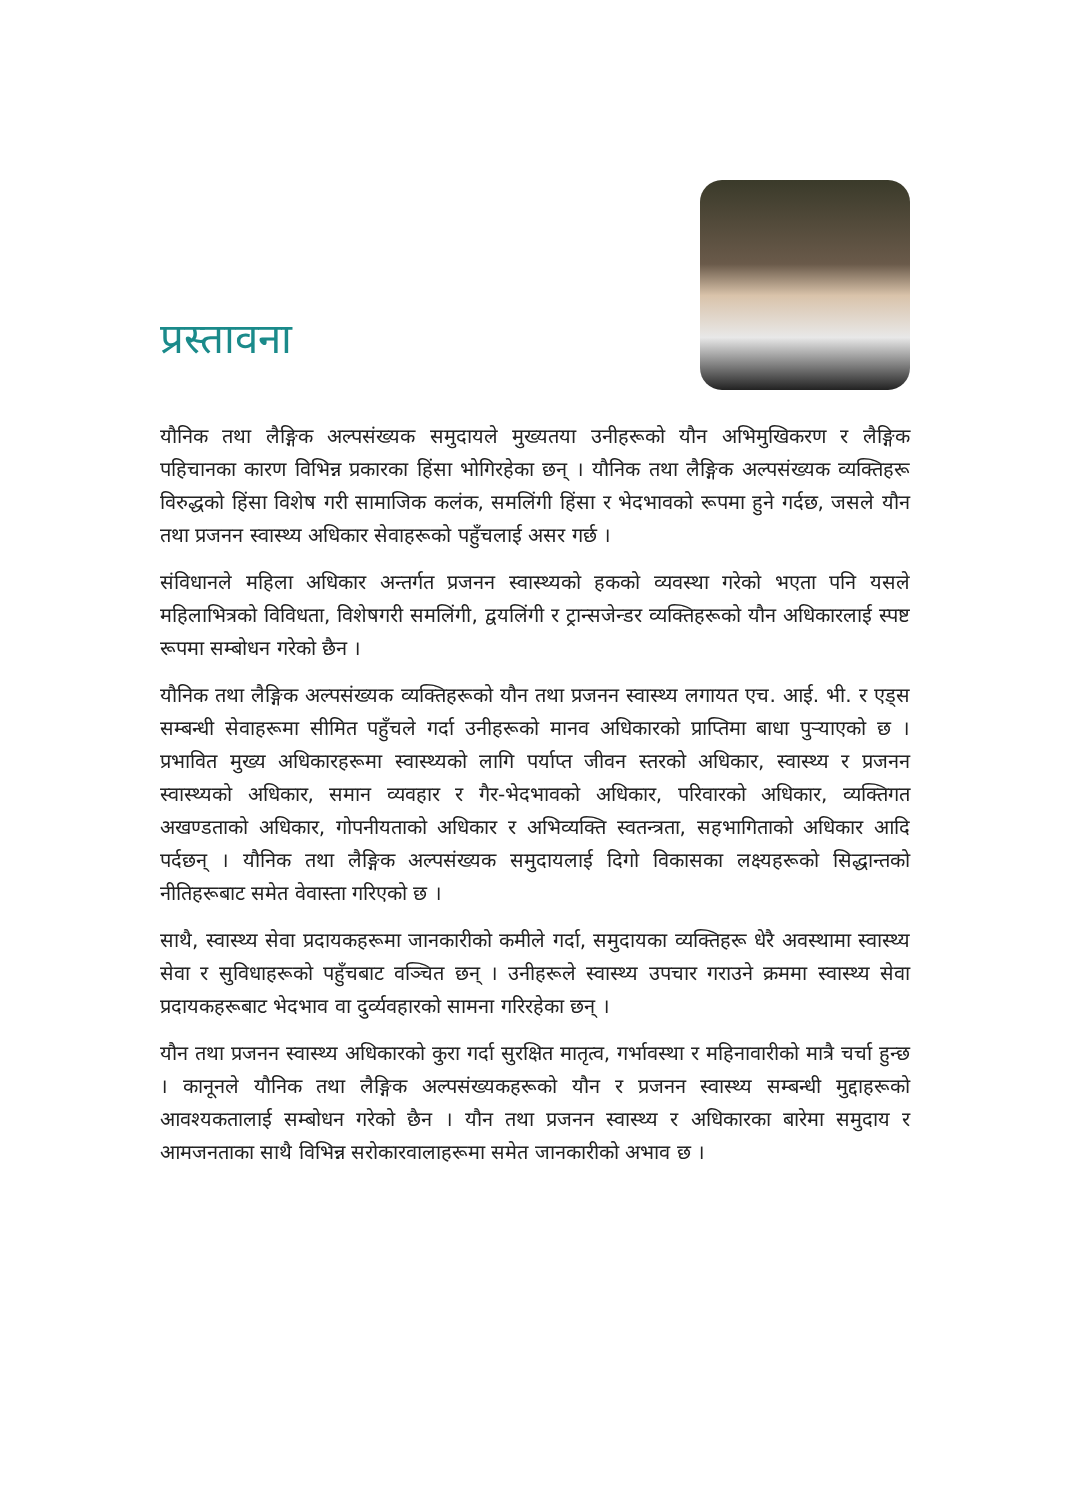प्रस्तावना
यौनिक तथा लैङ्गिक अल्पसंख्यक समुदायले मुख्यतया उनीहरूको यौन अभिमुखिकरण र लैङ्गिक पहिचानका कारण विभिन्न प्रकारका हिंसा भोगिरहेका छन् । यौनिक तथा लैङ्गिक अल्पसंख्यक व्यक्तिहरू विरुद्धको हिंसा विशेष गरी सामाजिक कलंक, समलिंगी हिंसा र भेदभावको रूपमा हुने गर्दछ, जसले यौन तथा प्रजनन स्वास्थ्य अधिकार सेवाहरूको पहुँचलाई असर गर्छ ।
संविधानले महिला अधिकार अन्तर्गत प्रजनन स्वास्थ्यको हकको व्यवस्था गरेको भएता पनि यसले महिलाभित्रको विविधता, विशेषगरी समलिंगी, द्वयलिंगी र ट्रान्सजेन्डर व्यक्तिहरूको यौन अधिकारलाई स्पष्ट रूपमा सम्बोधन गरेको छैन ।
यौनिक तथा लैङ्गिक अल्पसंख्यक व्यक्तिहरूको यौन तथा प्रजनन स्वास्थ्य लगायत एच. आई. भी. र एड्स सम्बन्धी सेवाहरूमा सीमित पहुँचले गर्दा उनीहरूको मानव अधिकारको प्राप्तिमा बाधा पुऱ्याएको छ । प्रभावित मुख्य अधिकारहरूमा स्वास्थ्यको लागि पर्याप्त जीवन स्तरको अधिकार, स्वास्थ्य र प्रजनन स्वास्थ्यको अधिकार, समान व्यवहार र गैर-भेदभावको अधिकार, परिवारको अधिकार, व्यक्तिगत अखण्डताको अधिकार, गोपनीयताको अधिकार र अभिव्यक्ति स्वतन्त्रता, सहभागिताको अधिकार आदि पर्दछन् । यौनिक तथा लैङ्गिक अल्पसंख्यक समुदायलाई दिगो विकासका लक्ष्यहरूको सिद्धान्तको नीतिहरूबाट समेत वेवास्ता गरिएको छ ।
साथै, स्वास्थ्य सेवा प्रदायकहरूमा जानकारीको कमीले गर्दा, समुदायका व्यक्तिहरू धेरै अवस्थामा स्वास्थ्य सेवा र सुविधाहरूको पहुँचबाट वञ्चित छन् । उनीहरूले स्वास्थ्य उपचार गराउने क्रममा स्वास्थ्य सेवा प्रदायकहरूबाट भेदभाव वा दुर्व्यवहारको सामना गरिरहेका छन् ।
यौन तथा प्रजनन स्वास्थ्य अधिकारको कुरा गर्दा सुरक्षित मातृत्व, गर्भावस्था र महिनावारीको मात्रै चर्चा हुन्छ । कानूनले यौनिक तथा लैङ्गिक अल्पसंख्यकहरूको यौन र प्रजनन स्वास्थ्य सम्बन्धी मुद्दाहरूको आवश्यकतालाई सम्बोधन गरेको छैन । यौन तथा प्रजनन स्वास्थ्य र अधिकारका बारेमा समुदाय र आमजनताका साथै विभिन्न सरोकारवालाहरूमा समेत जानकारीको अभाव छ ।